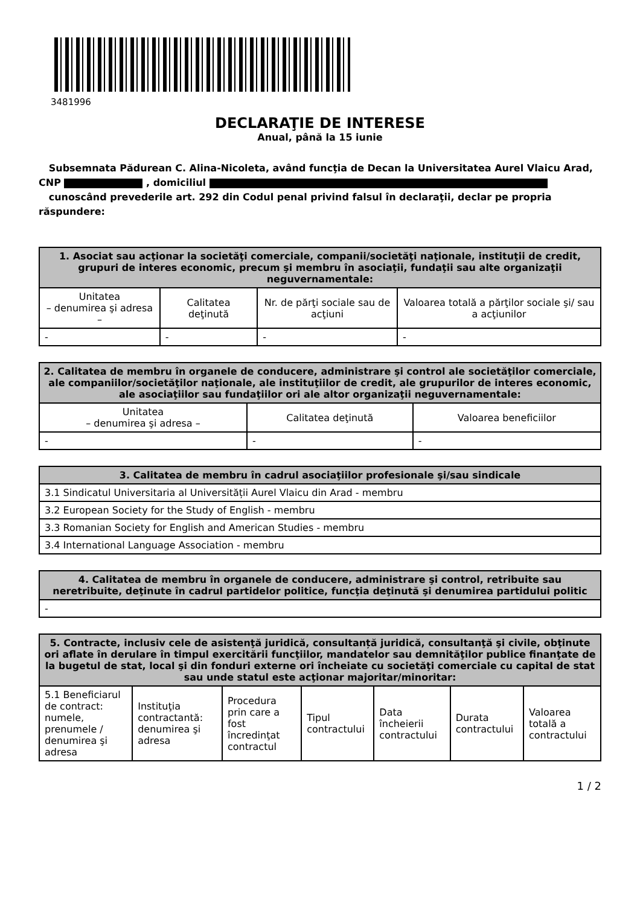3481996
DECLARAŢIE DE INTERESE
Anual, până la 15 iunie
Subsemnata Pădurean C. Alina-Nicoleta, având funcţia de Decan la Universitatea Aurel Vlaicu Arad, CNP , domiciliul
cunoscând prevederile art. 292 din Codul penal privind falsul în declaraţii, declar pe propria răspundere:
| 1. Asociat sau acţionar la societăţi comerciale, companii/societăţi naţionale, instituţii de credit, grupuri de interes economic, precum şi membru în asociaţii, fundaţii sau alte organizaţii neguvernamentale: | | | |
| --- | --- | --- | --- |
| Unitatea – denumirea şi adresa – | Calitatea deţinută | Nr. de părţi sociale sau de acţiuni | Valoarea totală a părţilor sociale şi/ sau a acţiunilor |
| - | - | - | - |
| 2. Calitatea de membru în organele de conducere, administrare şi control ale societăţilor comerciale, ale companiilor/societăţilor naţionale, ale instituţiilor de credit, ale grupurilor de interes economic, ale asociaţiilor sau fundaţiilor ori ale altor organizaţii neguvernamentale: | | |
| --- | --- | --- |
| Unitatea – denumirea şi adresa – | Calitatea deţinută | Valoarea beneficiilor |
| - | - | - |
| 3. Calitatea de membru în cadrul asociaţiilor profesionale şi/sau sindicale |
| --- |
| 3.1 Sindicatul Universitaria al Universității Aurel Vlaicu din Arad - membru |
| 3.2 European Society for the Study of English - membru |
| 3.3 Romanian Society for English and American Studies - membru |
| 3.4 International Language Association - membru |
| 4. Calitatea de membru în organele de conducere, administrare şi control, retribuite sau neretribuite, deţinute în cadrul partidelor politice, funcţia deţinută şi denumirea partidului politic |
| --- |
| - |
| 5. Contracte, inclusiv cele de asistenţă juridică, consultanță juridică, consultanţă şi civile, obţinute ori aflate în derulare în timpul exercitării funcţiilor, mandatelor sau demnităţilor publice finanţate de la bugetul de stat, local şi din fonduri externe ori încheiate cu societăţi comerciale cu capital de stat sau unde statul este acţionar majoritar/minoritar: | | | | | | |
| --- | --- | --- | --- | --- | --- | --- |
| 5.1 Beneficiarul de contract: numele, prenumele / denumirea şi adresa | Instituţia contractantă: denumirea şi adresa | Procedura prin care a fost încredinţat contractul | Tipul contractului | Data încheierii contractului | Durata contractului | Valoarea totală a contractului |
1 / 2